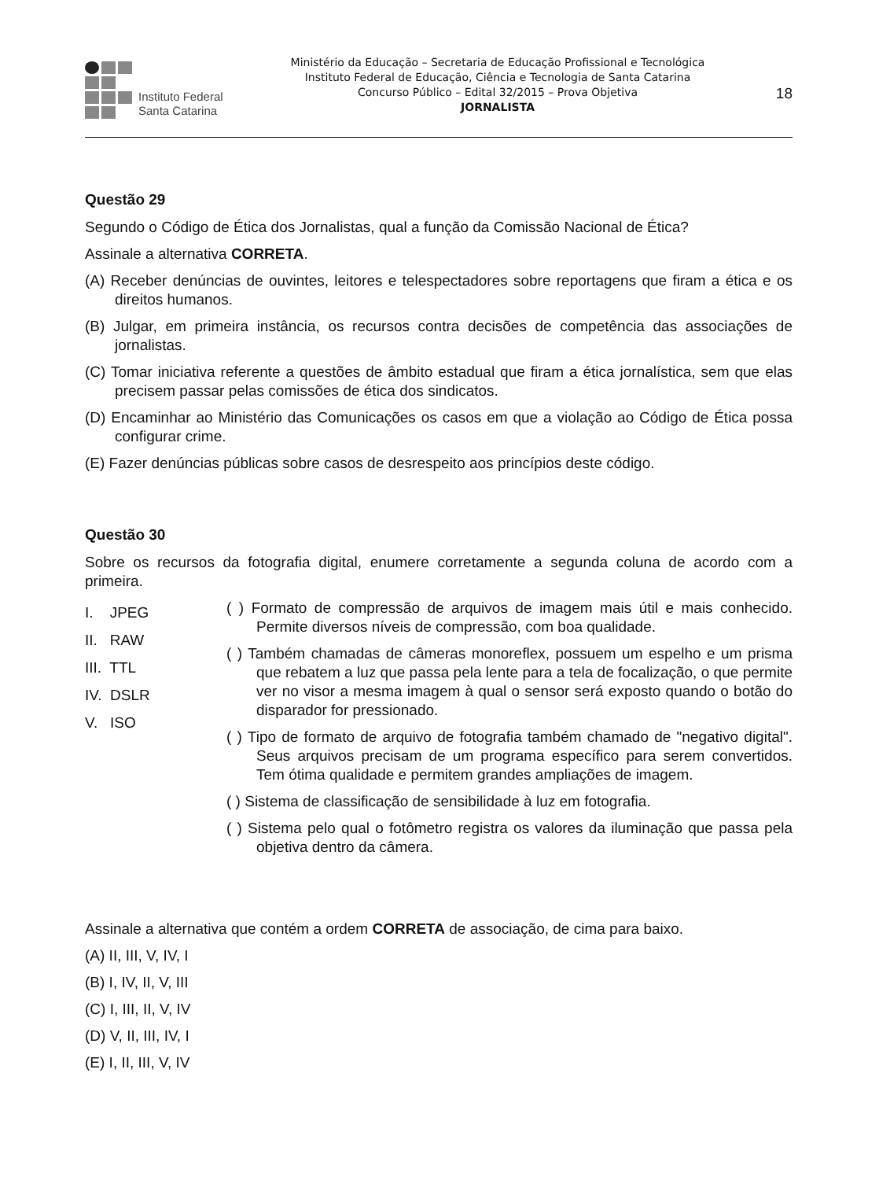Instituto Federal
Santa Catarina
Ministério da Educação – Secretaria de Educação Profissional e Tecnológica
Instituto Federal de Educação, Ciência e Tecnologia de Santa Catarina
Concurso Público – Edital 32/2015 – Prova Objetiva
JORNALISTA
18
Questão 29
Segundo o Código de Ética dos Jornalistas, qual a função da Comissão Nacional de Ética?
Assinale a alternativa CORRETA.
(A) Receber denúncias de ouvintes, leitores e telespectadores sobre reportagens que firam a ética e os direitos humanos.
(B) Julgar, em primeira instância, os recursos contra decisões de competência das associações de jornalistas.
(C) Tomar iniciativa referente a questões de âmbito estadual que firam a ética jornalística, sem que elas precisem passar pelas comissões de ética dos sindicatos.
(D) Encaminhar ao Ministério das Comunicações os casos em que a violação ao Código de Ética possa configurar crime.
(E) Fazer denúncias públicas sobre casos de desrespeito aos princípios deste código.
Questão 30
Sobre os recursos da fotografia digital, enumere corretamente a segunda coluna de acordo com a primeira.
I. JPEG
II. RAW
III. TTL
IV. DSLR
V. ISO
( ) Formato de compressão de arquivos de imagem mais útil e mais conhecido. Permite diversos níveis de compressão, com boa qualidade.
( ) Também chamadas de câmeras monoreflex, possuem um espelho e um prisma que rebatem a luz que passa pela lente para a tela de focalização, o que permite ver no visor a mesma imagem à qual o sensor será exposto quando o botão do disparador for pressionado.
( ) Tipo de formato de arquivo de fotografia também chamado de "negativo digital". Seus arquivos precisam de um programa específico para serem convertidos. Tem ótima qualidade e permitem grandes ampliações de imagem.
( ) Sistema de classificação de sensibilidade à luz em fotografia.
( ) Sistema pelo qual o fotômetro registra os valores da iluminação que passa pela objetiva dentro da câmera.
Assinale a alternativa que contém a ordem CORRETA de associação, de cima para baixo.
(A) II, III, V, IV, I
(B) I, IV, II, V, III
(C) I, III, II, V, IV
(D) V, II, III, IV, I
(E) I, II, III, V, IV